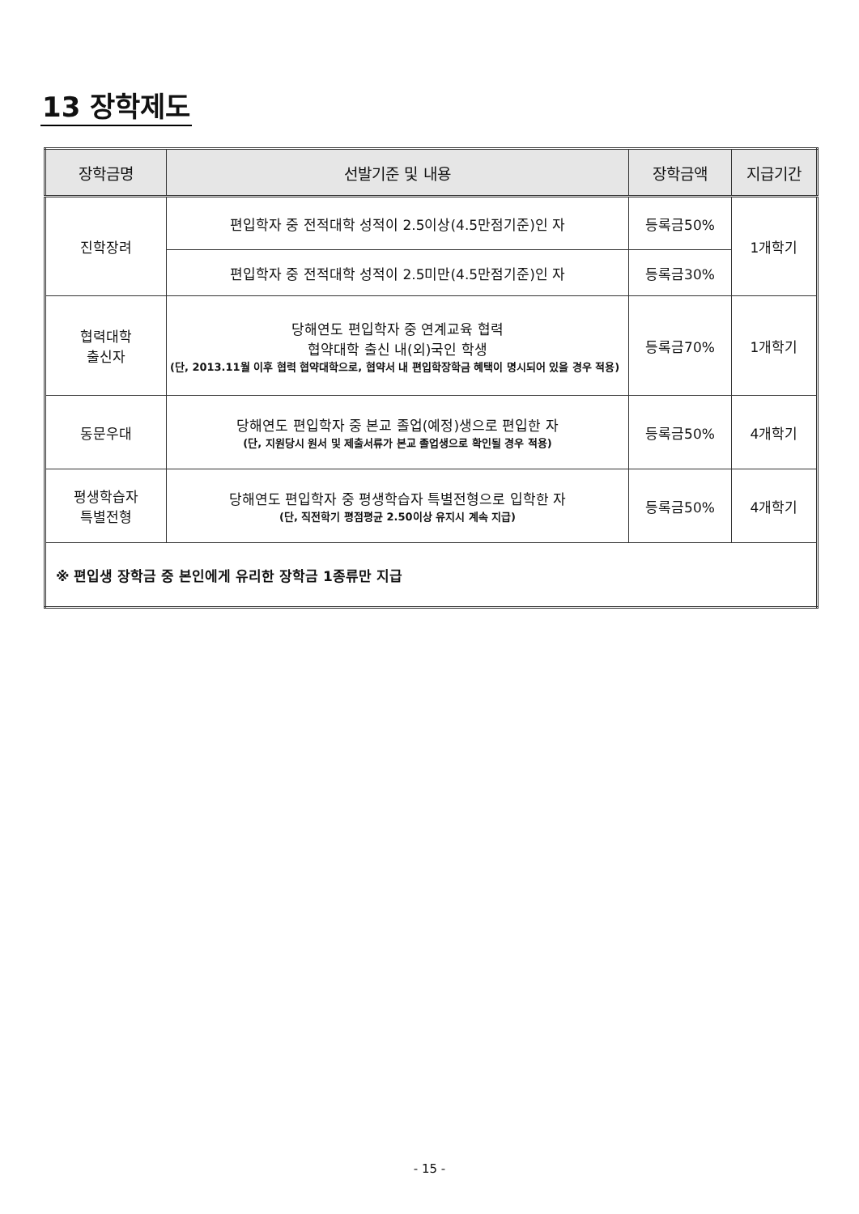13 장학제도
| 장학금명 | 선발기준 및 내용 | 장학금액 | 지급기간 |
| --- | --- | --- | --- |
| 진학장려 | 편입학자 중 전적대학 성적이 2.5이상(4.5만점기준)인 자 | 등록금50% | 1개학기 |
| | 편입학자 중 전적대학 성적이 2.5미만(4.5만점기준)인 자 | 등록금30% | |
| 협력대학 출신자 | 당해연도 편입학자 중 연계교육 협력 협약대학 출신 내(외)국인 학생 (단, 2013.11월 이후 협력 협약대학으로, 협약서 내 편입학장학금 혜택이 명시되어 있을 경우 적용) | 등록금70% | 1개학기 |
| 동문우대 | 당해연도 편입학자 중 본교 졸업(예정)생으로 편입한 자 (단, 지원당시 원서 및 제출서류가 본교 졸업생으로 확인될 경우 적용) | 등록금50% | 4개학기 |
| 평생학습자 특별전형 | 당해연도 편입학자 중 평생학습자 특별전형으로 입학한 자 (단, 직전학기 평점평균 2.50이상 유지시 계속 지급) | 등록금50% | 4개학기 |
| ※ 편입생 장학금 중 본인에게 유리한 장학금 1종류만 지급 | | | |
- 15 -